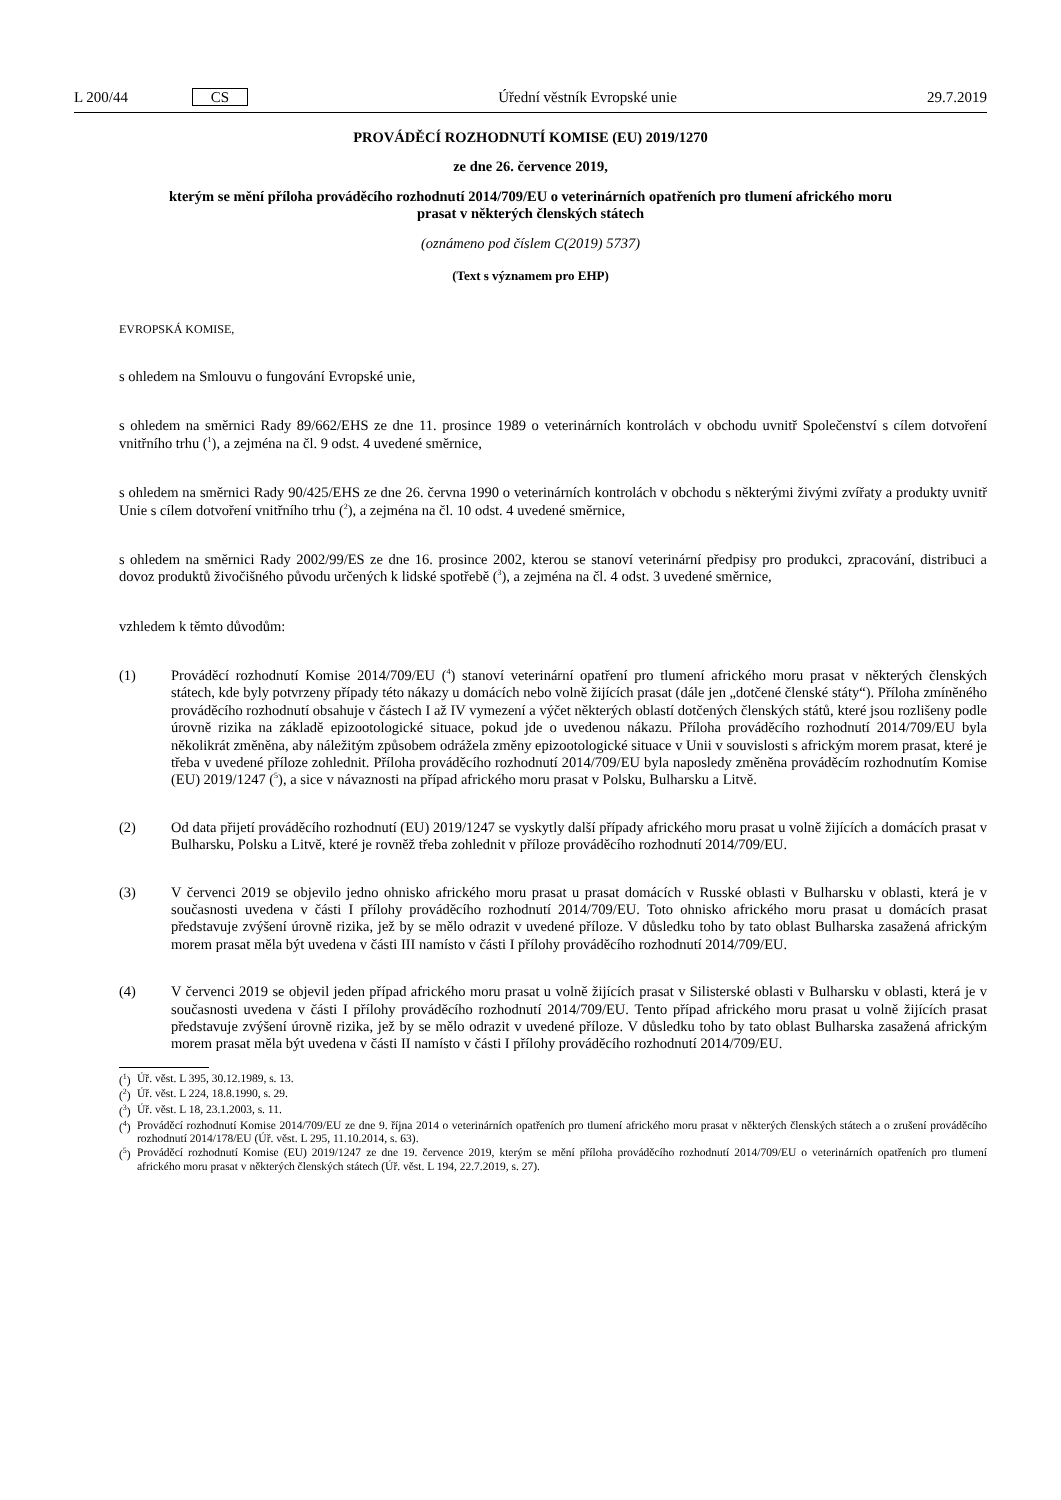L 200/44 CS Úřední věstník Evropské unie 29.7.2019
PROVÁDĚCÍ ROZHODNUTÍ KOMISE (EU) 2019/1270
ze dne 26. července 2019,
kterým se mění příloha prováděcího rozhodnutí 2014/709/EU o veterinárních opatřeních pro tlumení afrického moru prasat v některých členských státech
(oznámeno pod číslem C(2019) 5737)
(Text s významem pro EHP)
EVROPSKÁ KOMISE,
s ohledem na Smlouvu o fungování Evropské unie,
s ohledem na směrnici Rady 89/662/EHS ze dne 11. prosince 1989 o veterinárních kontrolách v obchodu uvnitř Společenství s cílem dotvoření vnitřního trhu (<sup>1</sup>), a zejména na čl. 9 odst. 4 uvedené směrnice,
s ohledem na směrnici Rady 90/425/EHS ze dne 26. června 1990 o veterinárních kontrolách v obchodu s některými živými zvířaty a produkty uvnitř Unie s cílem dotvoření vnitřního trhu (<sup>2</sup>), a zejména na čl. 10 odst. 4 uvedené směrnice,
s ohledem na směrnici Rady 2002/99/ES ze dne 16. prosince 2002, kterou se stanoví veterinární předpisy pro produkci, zpracování, distribuci a dovoz produktů živočišného původu určených k lidské spotřebě (<sup>3</sup>), a zejména na čl. 4 odst. 3 uvedené směrnice,
vzhledem k těmto důvodům:
(1) Prováděcí rozhodnutí Komise 2014/709/EU (<sup>4</sup>) stanoví veterinární opatření pro tlumení afrického moru prasat v některých členských státech, kde byly potvrzeny případy této nákazy u domácích nebo volně žijících prasat (dále jen „dotčené členské státy“). Příloha zmíněného prováděcího rozhodnutí obsahuje v částech I až IV vymezení a výčet některých oblastí dotčených členských států, které jsou rozlišeny podle úrovně rizika na základě epizootologické situace, pokud jde o uvedenou nákazu. Příloha prováděcího rozhodnutí 2014/709/EU byla několikrát změněna, aby náležitým způsobem odrážela změny epizootologické situace v Unii v souvislosti s africkým morem prasat, které je třeba v uvedené příloze zohlednit. Příloha prováděcího rozhodnutí 2014/709/EU byla naposledy změněna prováděcím rozhodnutím Komise (EU) 2019/1247 (<sup>5</sup>), a sice v návaznosti na případ afrického moru prasat v Polsku, Bulharsku a Litvě.
(2) Od data přijetí prováděcího rozhodnutí (EU) 2019/1247 se vyskytly další případy afrického moru prasat u volně žijících a domácích prasat v Bulharsku, Polsku a Litvě, které je rovněž třeba zohlednit v příloze prováděcího rozhodnutí 2014/709/EU.
(3) V červenci 2019 se objevilo jedno ohnisko afrického moru prasat u prasat domácích v Russké oblasti v Bulharsku v oblasti, která je v současnosti uvedena v části I přílohy prováděcího rozhodnutí 2014/709/EU. Toto ohnisko afrického moru prasat u domácích prasat představuje zvýšení úrovně rizika, jež by se mělo odrazit v uvedené příloze. V důsledku toho by tato oblast Bulharska zasažená africkým morem prasat měla být uvedena v části III namísto v části I přílohy prováděcího rozhodnutí 2014/709/EU.
(4) V červenci 2019 se objevil jeden případ afrického moru prasat u volně žijících prasat v Silisterské oblasti v Bulharsku v oblasti, která je v současnosti uvedena v části I přílohy prováděcího rozhodnutí 2014/709/EU. Tento případ afrického moru prasat u volně žijících prasat představuje zvýšení úrovně rizika, jež by se mělo odrazit v uvedené příloze. V důsledku toho by tato oblast Bulharska zasažená africkým morem prasat měla být uvedena v části II namísto v části I přílohy prováděcího rozhodnutí 2014/709/EU.
(<sup>1</sup>) Úř. věst. L 395, 30.12.1989, s. 13.
(<sup>2</sup>) Úř. věst. L 224, 18.8.1990, s. 29.
(<sup>3</sup>) Úř. věst. L 18, 23.1.2003, s. 11.
(<sup>4</sup>) Prováděcí rozhodnutí Komise 2014/709/EU ze dne 9. října 2014 o veterinárních opatřeních pro tlumení afrického moru prasat v některých členských státech a o zrušení prováděcího rozhodnutí 2014/178/EU (Úř. věst. L 295, 11.10.2014, s. 63).
(<sup>5</sup>) Prováděcí rozhodnutí Komise (EU) 2019/1247 ze dne 19. července 2019, kterým se mění příloha prováděcího rozhodnutí 2014/709/EU o veterinárních opatřeních pro tlumení afrického moru prasat v některých členských státech (Úř. věst. L 194, 22.7.2019, s. 27).